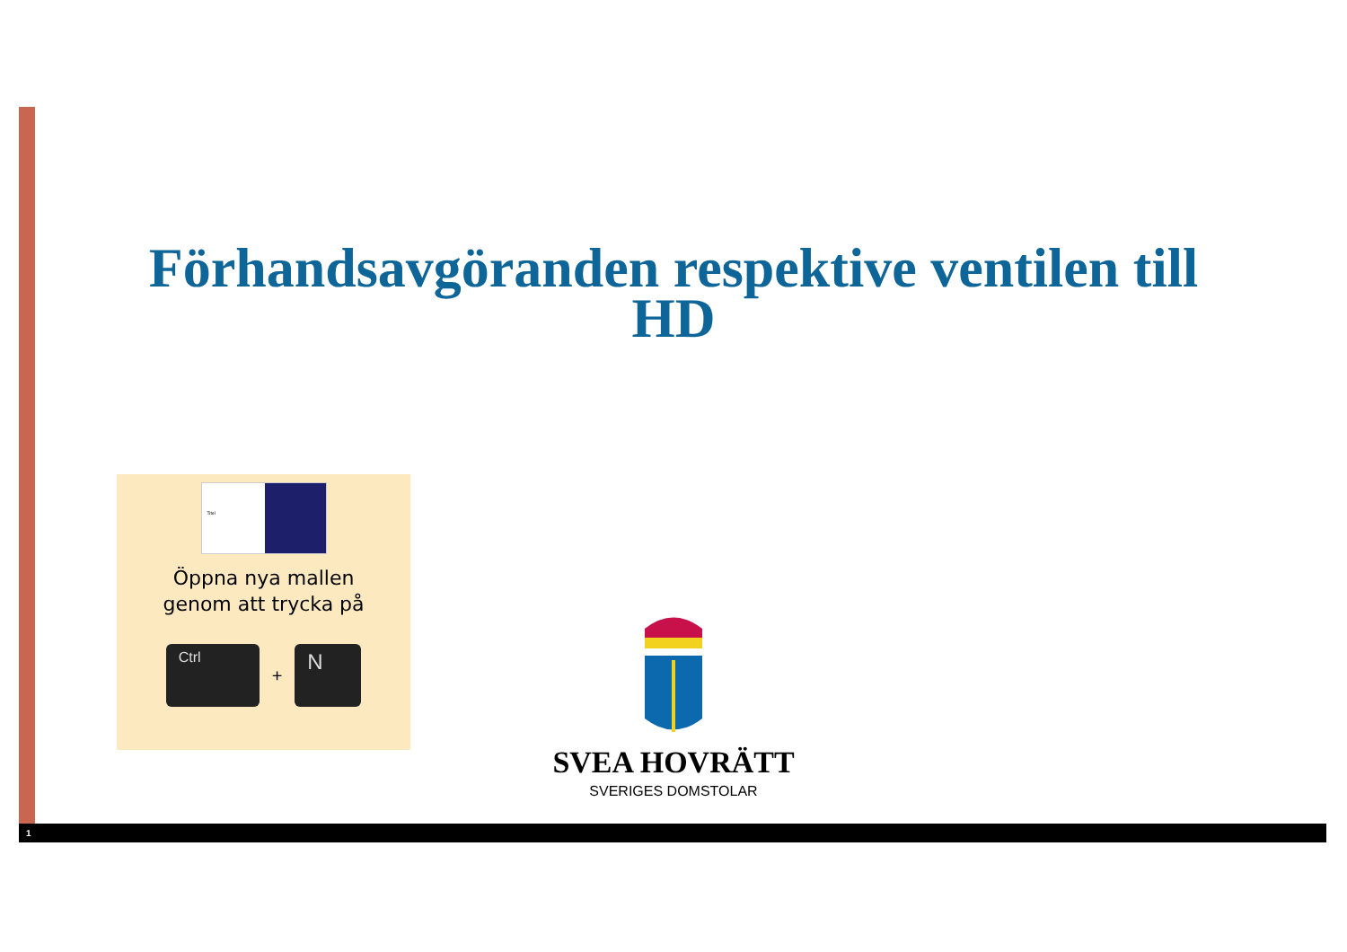Förhandsavgöranden respektive ventilen till HD
Titel
Öppna nya mallen
genom att trycka på
Ctrl
+
N
SVEA HOVRÄTT
SVERIGES DOMSTOLAR
1